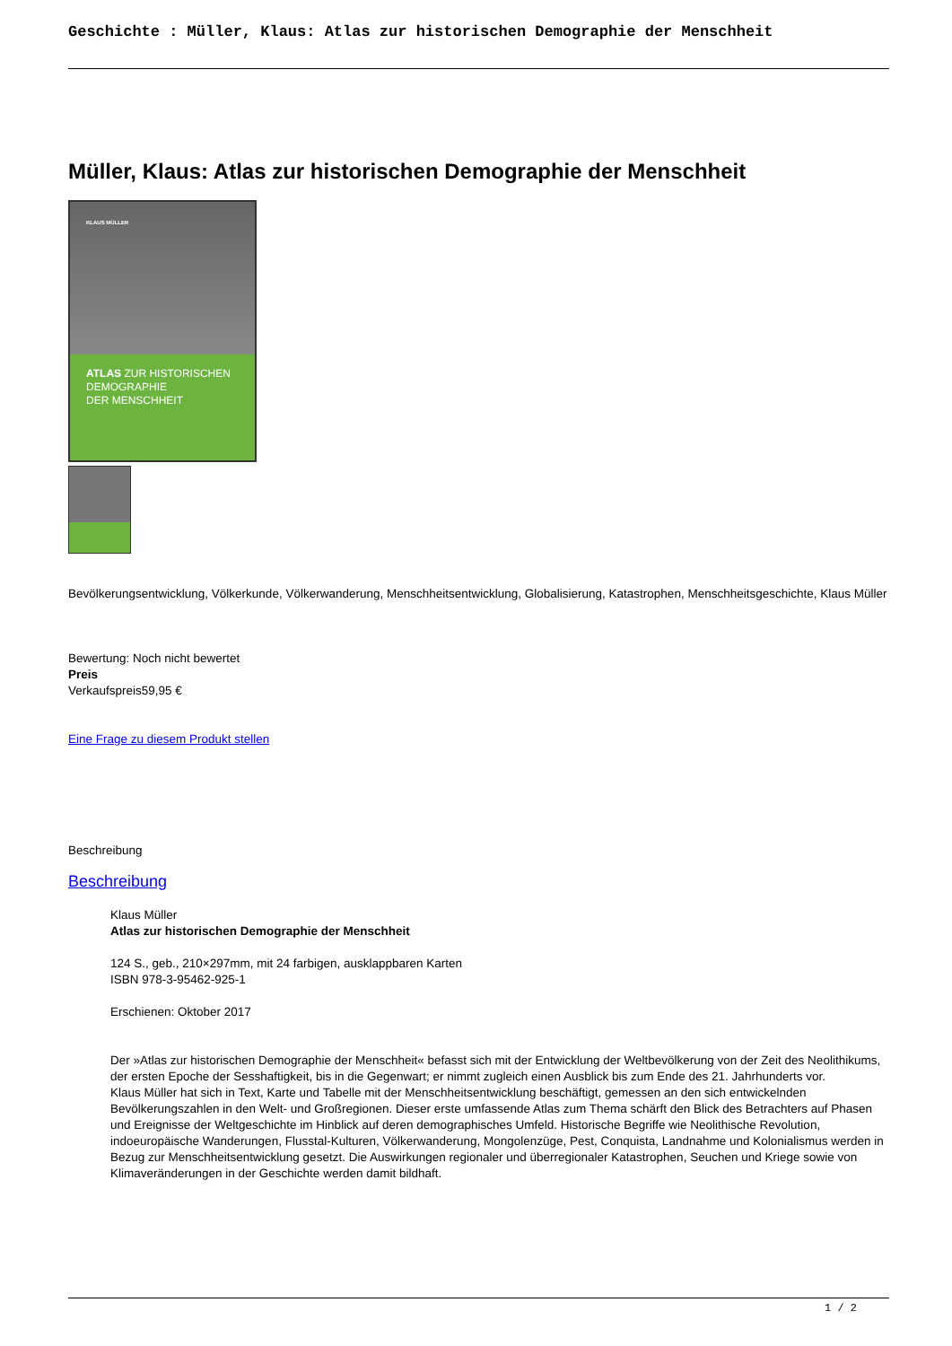Geschichte : Müller, Klaus: Atlas zur historischen Demographie der Menschheit
Müller, Klaus: Atlas zur historischen Demographie der Menschheit
KLAUS MÜLLER
ATLAS ZUR HISTORISCHEN
DEMOGRAPHIE
DER MENSCHHEIT
Bevölkerungsentwicklung, Völkerkunde, Völkerwanderung, Menschheitsentwicklung, Globalisierung, Katastrophen, Menschheitsgeschichte, Klaus Müller
Bewertung: Noch nicht bewertet
Preis
Verkaufspreis59,95 €
Eine Frage zu diesem Produkt stellen
Beschreibung
Beschreibung
Klaus Müller
Atlas zur historischen Demographie der Menschheit
124 S., geb., 210×297mm, mit 24 farbigen, ausklappbaren Karten
ISBN 978-3-95462-925-1
Erschienen: Oktober 2017
Der »Atlas zur historischen Demographie der Menschheit« befasst sich mit der Entwicklung der Weltbevölkerung von der Zeit des Neolithikums, der ersten Epoche der Sesshaftigkeit, bis in die Gegenwart; er nimmt zugleich einen Ausblick bis zum Ende des 21. Jahrhunderts vor.
Klaus Müller hat sich in Text, Karte und Tabelle mit der Menschheitsentwicklung beschäftigt, gemessen an den sich entwickelnden Bevölkerungszahlen in den Welt- und Großregionen. Dieser erste umfassende Atlas zum Thema schärft den Blick des Betrachters auf Phasen und Ereignisse der Weltgeschichte im Hinblick auf deren demographisches Umfeld. Historische Begriffe wie Neolithische Revolution, indoeuropäische Wanderungen, Flusstal-Kulturen, Völkerwanderung, Mongolenzüge, Pest, Conquista, Landnahme und Kolonialismus werden in Bezug zur Menschheitsentwicklung gesetzt. Die Auswirkungen regionaler und überregionaler Katastrophen, Seuchen und Kriege sowie von Klimaveränderungen in der Geschichte werden damit bildhaft.
1 / 2